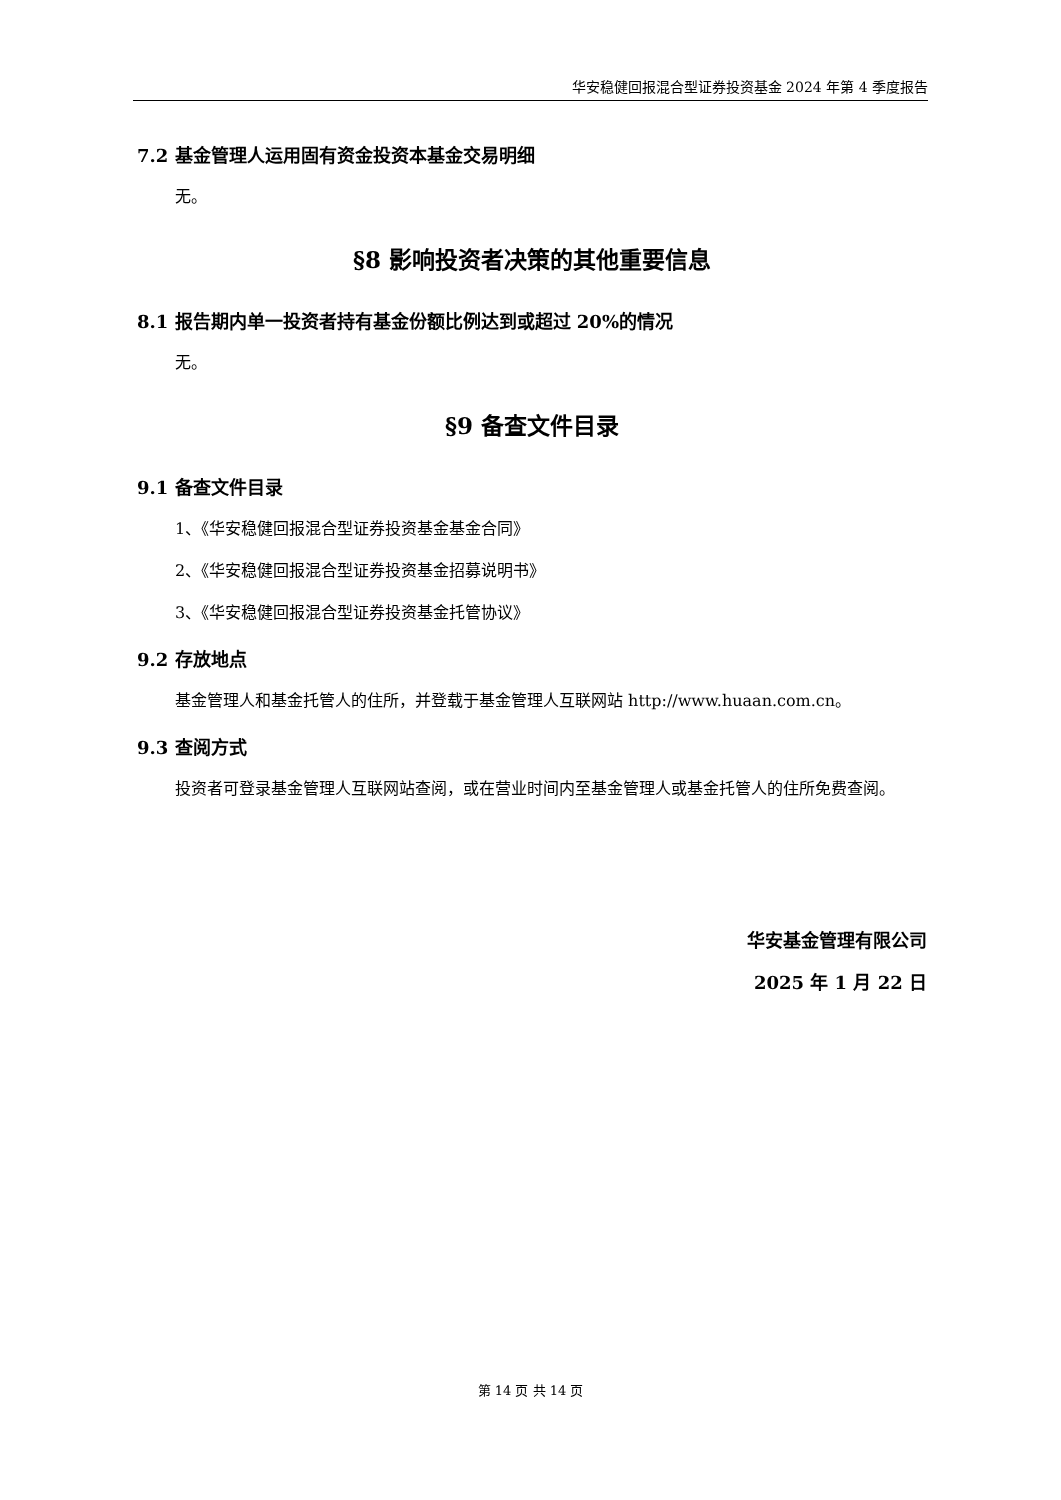华安稳健回报混合型证券投资基金 2024 年第 4 季度报告
7.2 基金管理人运用固有资金投资本基金交易明细
无。
§8 影响投资者决策的其他重要信息
8.1 报告期内单一投资者持有基金份额比例达到或超过 20%的情况
无。
§9 备查文件目录
9.1 备查文件目录
1、《华安稳健回报混合型证券投资基金基金合同》
2、《华安稳健回报混合型证券投资基金招募说明书》
3、《华安稳健回报混合型证券投资基金托管协议》
9.2 存放地点
基金管理人和基金托管人的住所，并登载于基金管理人互联网站 http://www.huaan.com.cn。
9.3 查阅方式
投资者可登录基金管理人互联网站查阅，或在营业时间内至基金管理人或基金托管人的住所免费查阅。
华安基金管理有限公司
2025 年 1 月 22 日
第 14 页 共 14 页